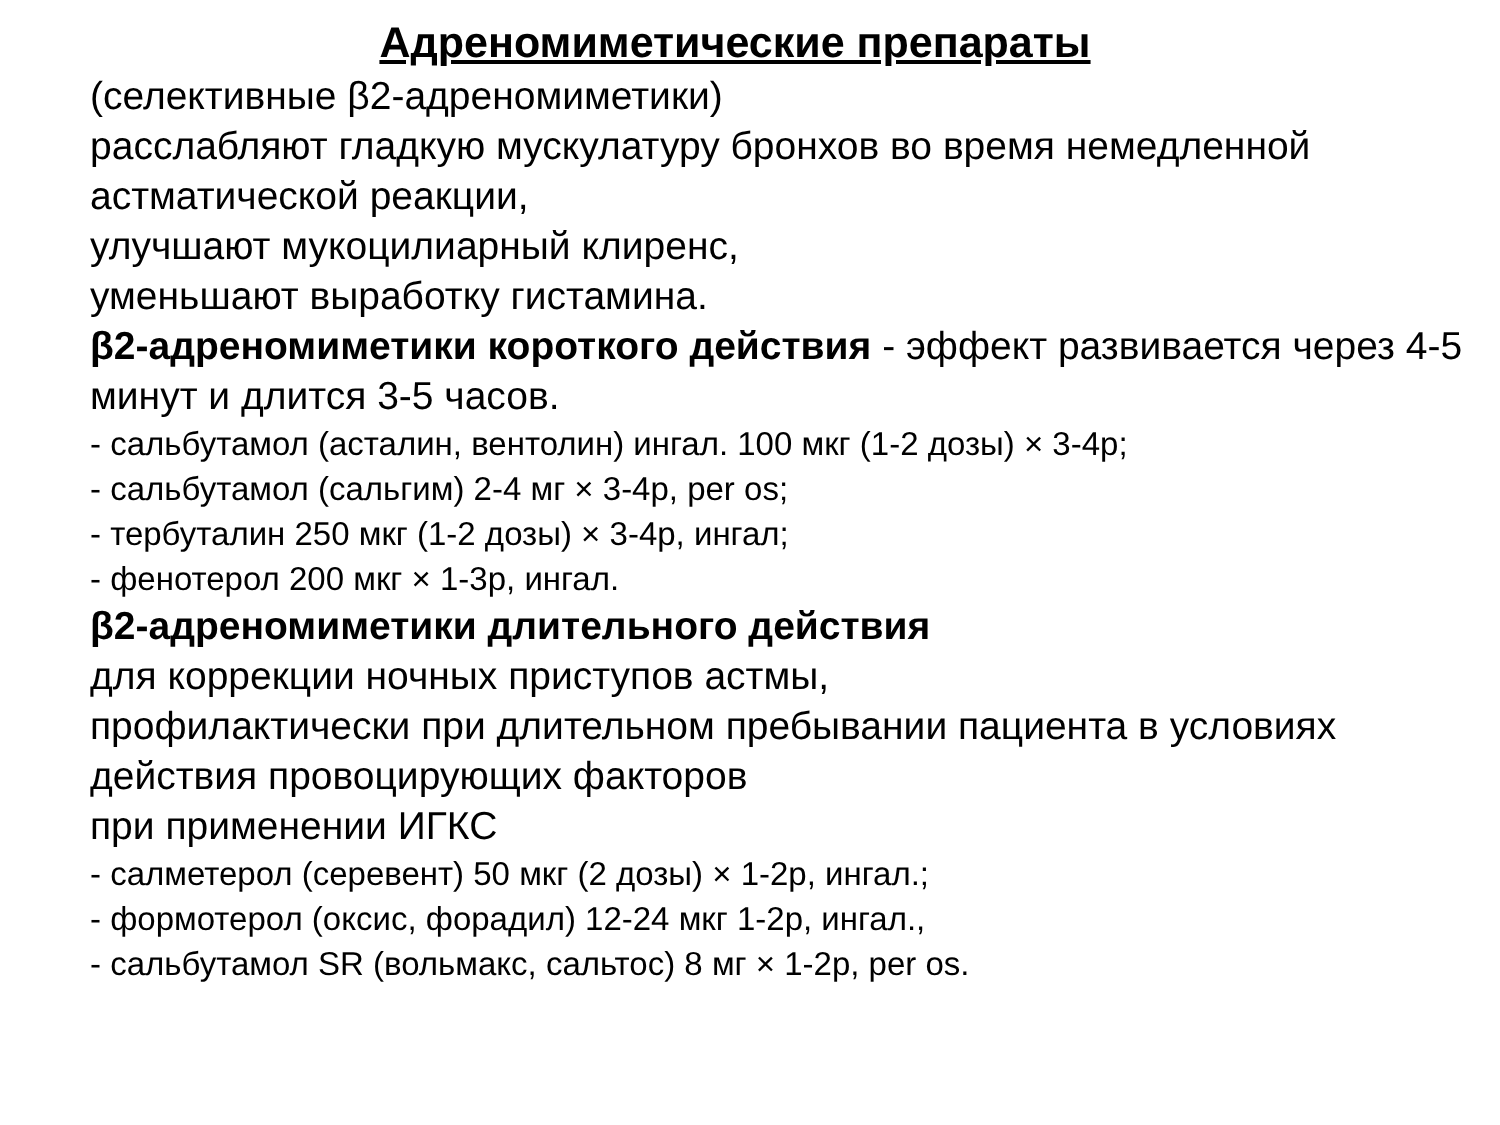Адреномиметические препараты
(селективные β2-адреномиметики)
расслабляют гладкую мускулатуру бронхов во время немедленной астматической реакции,
улучшают мукоцилиарный клиренс,
уменьшают выработку гистамина.
β2-адреномиметики короткого действия - эффект развивается через 4-5 минут и длится 3-5 часов.
- сальбутамол (асталин, вентолин) ингал. 100 мкг (1-2 дозы) × 3-4р;
- сальбутамол (сальгим) 2-4 мг × 3-4р, per os;
- тербуталин 250 мкг (1-2 дозы) × 3-4р, ингал;
- фенотерол 200 мкг × 1-3р, ингал.
β2-адреномиметики длительного действия
для коррекции ночных приступов астмы,
профилактически при длительном пребывании пациента в условиях действия провоцирующих факторов
при применении ИГКС
- салметерол (серевент) 50 мкг (2 дозы) × 1-2р, ингал.;
- формотерол (оксис, форадил) 12-24 мкг 1-2р, ингал.,
- сальбутамол SR (вольмакс, сальтос) 8 мг × 1-2р, per os.